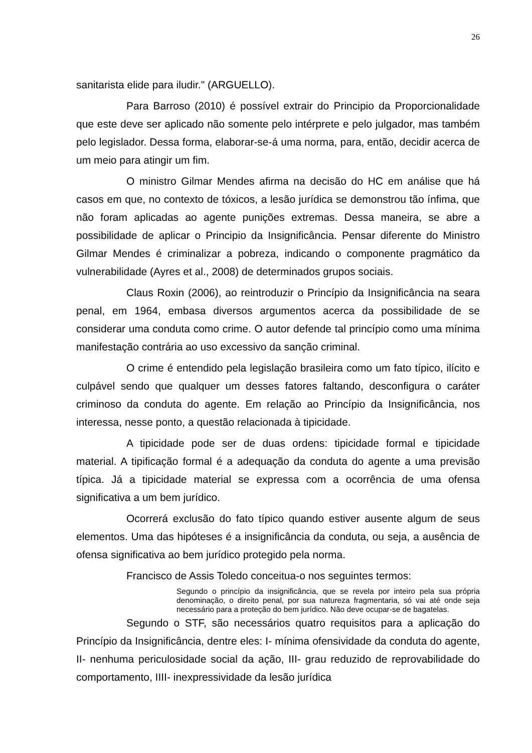26
sanitarista elide para iludir." (ARGUELLO).
Para Barroso (2010) é possível extrair do Principio da Proporcionalidade que este deve ser aplicado não somente pelo intérprete e pelo julgador, mas também pelo legislador. Dessa forma, elaborar-se-á uma norma, para, então, decidir acerca de um meio para atingir um fim.
O ministro Gilmar Mendes afirma na decisão do HC em análise que há casos em que, no contexto de tóxicos, a lesão jurídica se demonstrou tão ínfima, que não foram aplicadas ao agente punições extremas. Dessa maneira, se abre a possibilidade de aplicar o Principio da Insignificância. Pensar diferente do Ministro Gilmar Mendes é criminalizar a pobreza, indicando o componente pragmático da vulnerabilidade (Ayres et al., 2008) de determinados grupos sociais.
Claus Roxin (2006), ao reintroduzir o Princípio da Insignificância na seara penal, em 1964, embasa diversos argumentos acerca da possibilidade de se considerar uma conduta como crime. O autor defende tal princípio como uma mínima manifestação contrária ao uso excessivo da sanção criminal.
O crime é entendido pela legislação brasileira como um fato típico, ilícito e culpável sendo que qualquer um desses fatores faltando, desconfigura o caráter criminoso da conduta do agente. Em relação ao Princípio da Insignificância, nos interessa, nesse ponto, a questão relacionada à tipicidade.
A tipicidade pode ser de duas ordens: tipicidade formal e tipicidade material. A tipificação formal é a adequação da conduta do agente a uma previsão típica. Já a tipicidade material se expressa com a ocorrência de uma ofensa significativa a um bem jurídico.
Ocorrerá exclusão do fato típico quando estiver ausente algum de seus elementos. Uma das hipóteses é a insignificância da conduta, ou seja, a ausência de ofensa significativa ao bem jurídico protegido pela norma.
Francisco de Assis Toledo conceitua-o nos seguintes termos:
Segundo o princípio da insignificância, que se revela por inteiro pela sua própria denominação, o direito penal, por sua natureza fragmentaria, só vai até onde seja necessário para a proteção do bem jurídico. Não deve ocupar-se de bagatelas.
Segundo o STF, são necessários quatro requisitos para a aplicação do Princípio da Insignificância, dentre eles: I- mínima ofensividade da conduta do agente, II- nenhuma periculosidade social da ação, III- grau reduzido de reprovabilidade do comportamento, IIII- inexpressividade da lesão jurídica